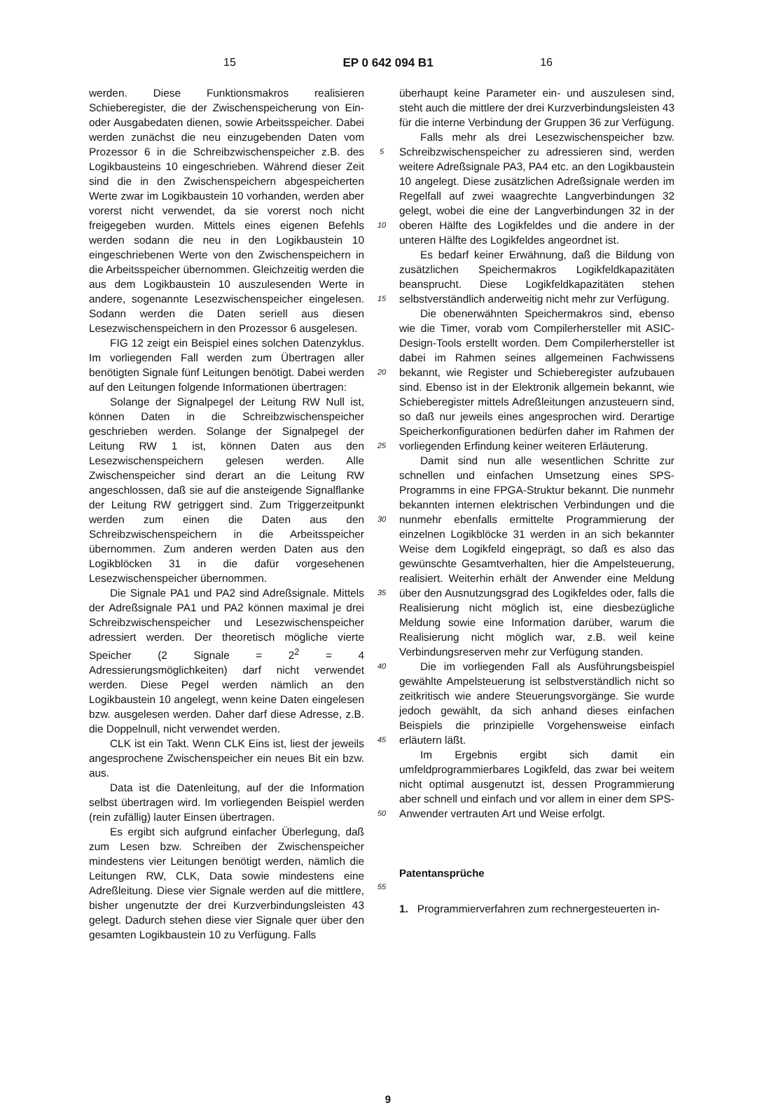15 EP 0 642 094 B1 16
werden. Diese Funktionsmakros realisieren Schieberegister, die der Zwischenspeicherung von Ein- oder Ausgabedaten dienen, sowie Arbeitsspeicher. Dabei werden zunächst die neu einzugebenden Daten vom Prozessor 6 in die Schreibzwischenspeicher z.B. des Logikbausteins 10 eingeschrieben. Während dieser Zeit sind die in den Zwischenspeichern abgespeicherten Werte zwar im Logikbaustein 10 vorhanden, werden aber vorerst nicht verwendet, da sie vorerst noch nicht freigegeben wurden. Mittels eines eigenen Befehls werden sodann die neu in den Logikbaustein 10 eingeschriebenen Werte von den Zwischenspeichern in die Arbeitsspeicher übernommen. Gleichzeitig werden die aus dem Logikbaustein 10 auszulesenden Werte in andere, sogenannte Lesezwischenspeicher eingelesen. Sodann werden die Daten seriell aus diesen Lesezwischenspeichern in den Prozessor 6 ausgelesen.
FIG 12 zeigt ein Beispiel eines solchen Datenzyklus. Im vorliegenden Fall werden zum Übertragen aller benötigten Signale fünf Leitungen benötigt. Dabei werden auf den Leitungen folgende Informationen übertragen:
Solange der Signalpegel der Leitung RW Null ist, können Daten in die Schreibzwischenspeicher geschrieben werden. Solange der Signalpegel der Leitung RW 1 ist, können Daten aus den Lesezwischenspeichern gelesen werden. Alle Zwischenspeicher sind derart an die Leitung RW angeschlossen, daß sie auf die ansteigende Signalflanke der Leitung RW getriggert sind. Zum Triggerzeitpunkt werden zum einen die Daten aus den Schreibzwischenspeichern in die Arbeitsspeicher übernommen. Zum anderen werden Daten aus den Logikblöcken 31 in die dafür vorgesehenen Lesezwischenspeicher übernommen.
Die Signale PA1 und PA2 sind Adreßsignale. Mittels der Adreßsignale PA1 und PA2 können maximal je drei Schreibzwischenspeicher und Lesezwischenspeicher adressiert werden. Der theoretisch mögliche vierte Speicher (2 Signale = 2<sup>2</sup> = 4 Adressierungsmöglichkeiten) darf nicht verwendet werden. Diese Pegel werden nämlich an den Logikbaustein 10 angelegt, wenn keine Daten eingelesen bzw. ausgelesen werden. Daher darf diese Adresse, z.B. die Doppelnull, nicht verwendet werden.
CLK ist ein Takt. Wenn CLK Eins ist, liest der jeweils angesprochene Zwischenspeicher ein neues Bit ein bzw. aus.
Data ist die Datenleitung, auf der die Information selbst übertragen wird. Im vorliegenden Beispiel werden (rein zufällig) lauter Einsen übertragen.
Es ergibt sich aufgrund einfacher Überlegung, daß zum Lesen bzw. Schreiben der Zwischenspeicher mindestens vier Leitungen benötigt werden, nämlich die Leitungen RW, CLK, Data sowie mindestens eine Adreßleitung. Diese vier Signale werden auf die mittlere, bisher ungenutzte der drei Kurzverbindungsleisten 43 gelegt. Dadurch stehen diese vier Signale quer über den gesamten Logikbaustein 10 zu Verfügung. Falls
5
10
15
20
25
30
35
40
45
50
55
überhaupt keine Parameter ein- und auszulesen sind, steht auch die mittlere der drei Kurzverbindungsleisten 43 für die interne Verbindung der Gruppen 36 zur Verfügung.
Falls mehr als drei Lesezwischenspeicher bzw. Schreibzwischenspeicher zu adressieren sind, werden weitere Adreßsignale PA3, PA4 etc. an den Logikbaustein 10 angelegt. Diese zusätzlichen Adreßsignale werden im Regelfall auf zwei waagrechte Langverbindungen 32 gelegt, wobei die eine der Langverbindungen 32 in der oberen Hälfte des Logikfeldes und die andere in der unteren Hälfte des Logikfeldes angeordnet ist.
Es bedarf keiner Erwähnung, daß die Bildung von zusätzlichen Speichermakros Logikfeldkapazitäten beansprucht. Diese Logikfeldkapazitäten stehen selbstverständlich anderweitig nicht mehr zur Verfügung.
Die obenerwähnten Speichermakros sind, ebenso wie die Timer, vorab vom Compilerhersteller mit ASIC-Design-Tools erstellt worden. Dem Compilerhersteller ist dabei im Rahmen seines allgemeinen Fachwissens bekannt, wie Register und Schieberegister aufzubauen sind. Ebenso ist in der Elektronik allgemein bekannt, wie Schieberegister mittels Adreßleitungen anzusteuern sind, so daß nur jeweils eines angesprochen wird. Derartige Speicherkonfigurationen bedürfen daher im Rahmen der vorliegenden Erfindung keiner weiteren Erläuterung.
Damit sind nun alle wesentlichen Schritte zur schnellen und einfachen Umsetzung eines SPS-Programms in eine FPGA-Struktur bekannt. Die nunmehr bekannten internen elektrischen Verbindungen und die nunmehr ebenfalls ermittelte Programmierung der einzelnen Logikblöcke 31 werden in an sich bekannter Weise dem Logikfeld eingeprägt, so daß es also das gewünschte Gesamtverhalten, hier die Ampelsteuerung, realisiert. Weiterhin erhält der Anwender eine Meldung über den Ausnutzungsgrad des Logikfeldes oder, falls die Realisierung nicht möglich ist, eine diesbezügliche Meldung sowie eine Information darüber, warum die Realisierung nicht möglich war, z.B. weil keine Verbindungsreserven mehr zur Verfügung standen.
Die im vorliegenden Fall als Ausführungsbeispiel gewählte Ampelsteuerung ist selbstverständlich nicht so zeitkritisch wie andere Steuerungsvorgänge. Sie wurde jedoch gewählt, da sich anhand dieses einfachen Beispiels die prinzipielle Vorgehensweise einfach erläutern läßt.
Im Ergebnis ergibt sich damit ein umfeldprogrammierbares Logikfeld, das zwar bei weitem nicht optimal ausgenutzt ist, dessen Programmierung aber schnell und einfach und vor allem in einer dem SPS-Anwender vertrauten Art und Weise erfolgt.
Patentansprüche
1. Programmierverfahren zum rechnergesteuerten in-
9